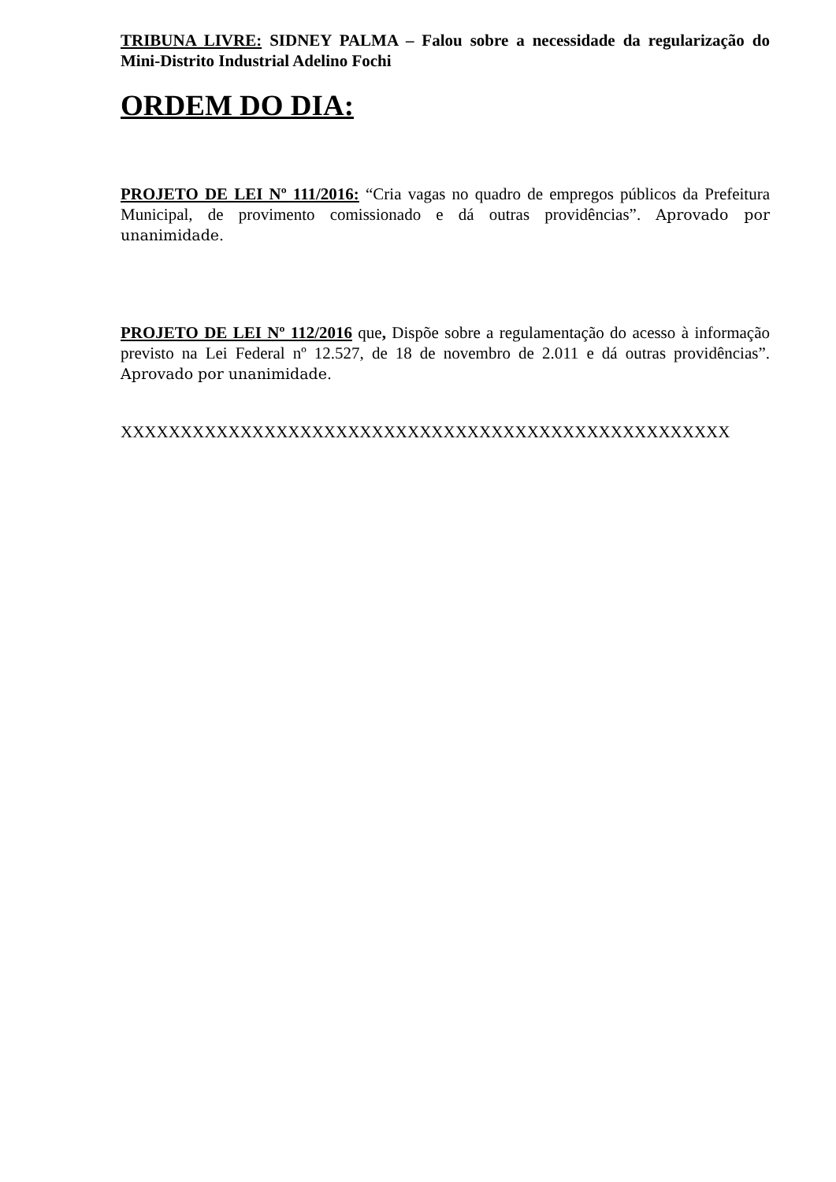TRIBUNA LIVRE: SIDNEY PALMA – Falou sobre a necessidade da regularização do Mini-Distrito Industrial Adelino Fochi
ORDEM DO DIA:
PROJETO DE LEI Nº 111/2016: “Cria vagas no quadro de empregos públicos da Prefeitura Municipal, de provimento comissionado e dá outras providências”. Aprovado por unanimidade.
PROJETO DE LEI Nº 112/2016 que, Dispõe sobre a regulamentação do acesso à informação previsto na Lei Federal nº 12.527, de 18 de novembro de 2.011 e dá outras providências”. Aprovado por unanimidade.
XXXXXXXXXXXXXXXXXXXXXXXXXXXXXXXXXXXXXXXXXXXXXXXXXXX